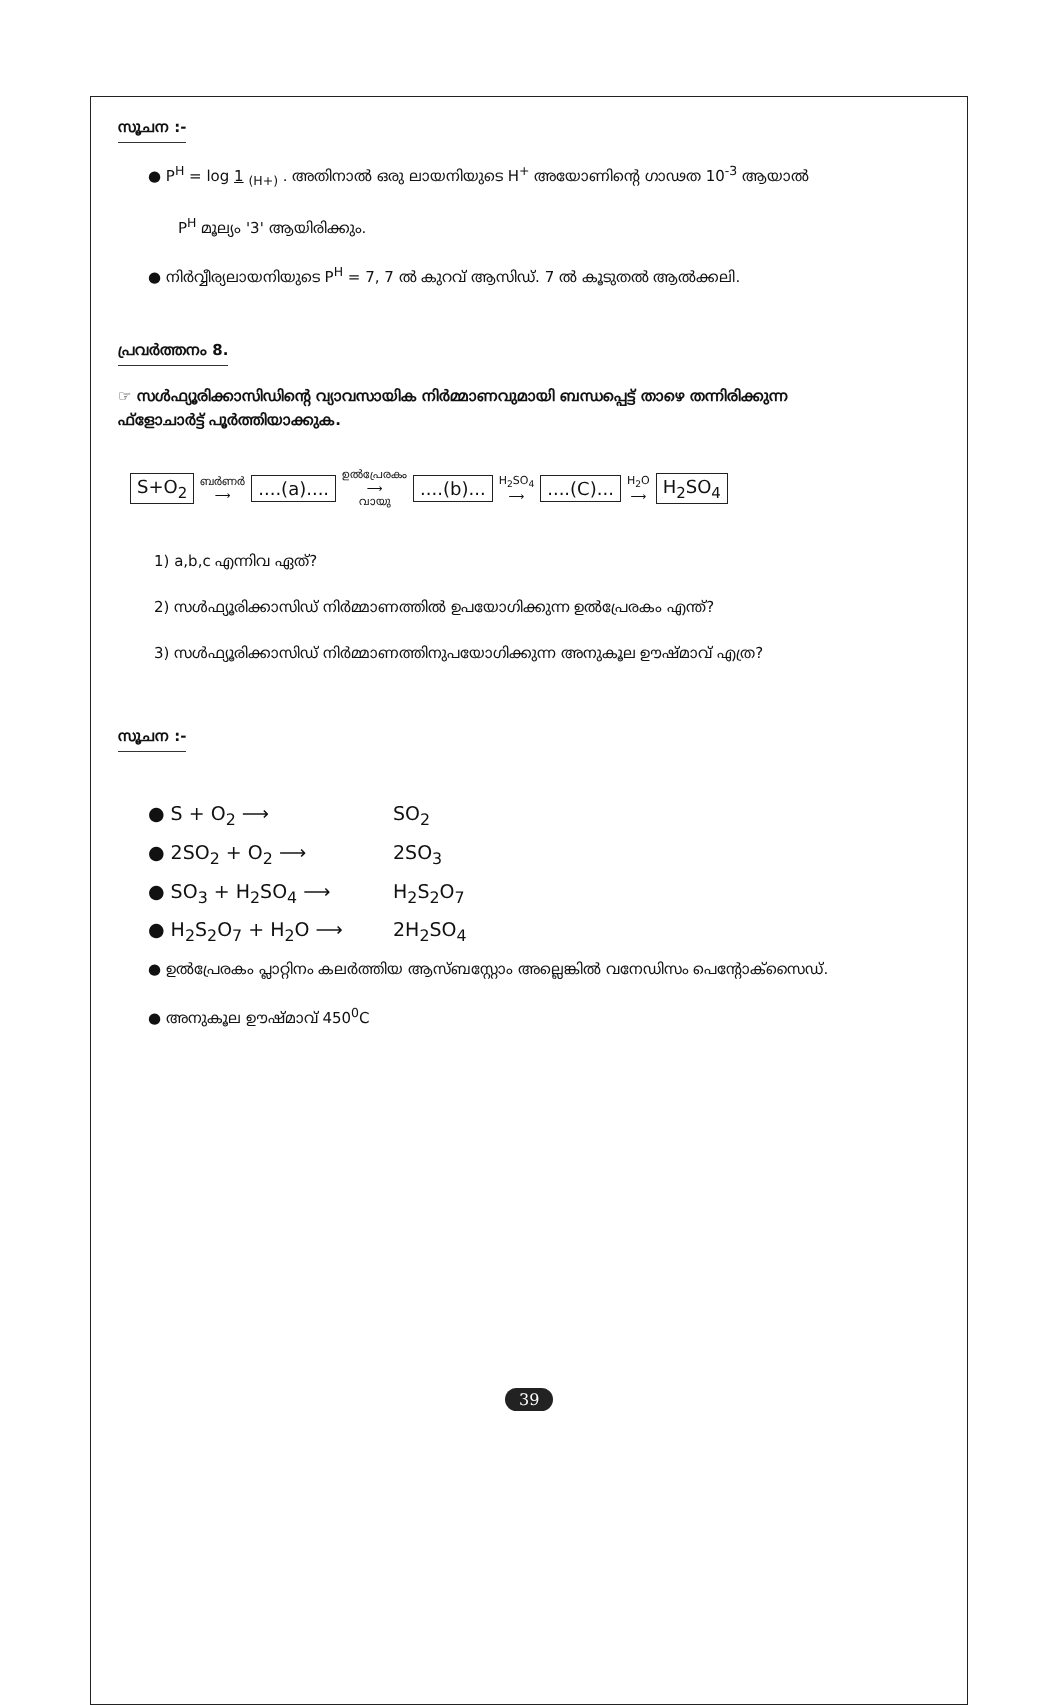സൂചന :-
● P<sup>H</sup> = log 1 <sub>(H+)</sub> . അതിനാൽ ഒരു ലായനിയുടെ H<sup>+</sup> അയോണിന്റെ ഗാഢത 10<sup>-3</sup> ആയാൽ
P<sup>H</sup> മൂല്യം '3' ആയിരിക്കും.
● നിർവ്വീര്യലായനിയുടെ P<sup>H</sup> = 7, 7 ൽ കുറവ് ആസിഡ്. 7 ൽ കൂടുതൽ ആൽക്കലി.
പ്രവർത്തനം 8.
☞ സൾഫ്യൂരിക്കാസിഡിന്റെ വ്യാവസായിക നിർമ്മാണവുമായി ബന്ധപ്പെട്ട് താഴെ തന്നിരിക്കുന്ന
ഫ്ളോചാർട്ട് പൂർത്തിയാക്കുക.
S+O<sub>2</sub> ബർണർ
⟶ ....(a).... ഉൽപ്രേരകം
⟶
വായു ....(b)... H<sub>2</sub>SO<sub>4</sub>
⟶ ....(C)... H<sub>2</sub>O
⟶ H<sub>2</sub>SO<sub>4</sub>
1) a,b,c എന്നിവ ഏത്?
2) സൾഫ്യൂരിക്കാസിഡ് നിർമ്മാണത്തിൽ ഉപയോഗിക്കുന്ന ഉൽപ്രേരകം എന്ത്?
3) സൾഫ്യൂരിക്കാസിഡ് നിർമ്മാണത്തിനുപയോഗിക്കുന്ന അനുകൂല ഊഷ്മാവ് എത്ര?
സൂചന :-
● S + O<sub>2</sub> ⟶ SO<sub>2</sub>
● 2SO<sub>2</sub> + O<sub>2</sub> ⟶ 2SO<sub>3</sub>
● SO<sub>3</sub> + H<sub>2</sub>SO<sub>4</sub> ⟶ H<sub>2</sub>S<sub>2</sub>O<sub>7</sub>
● H<sub>2</sub>S<sub>2</sub>O<sub>7</sub> + H<sub>2</sub>O ⟶ 2H<sub>2</sub>SO<sub>4</sub>
● ഉൽപ്രേരകം പ്ലാറ്റിനം കലർത്തിയ ആസ്ബസ്റ്റോം അല്ലെങ്കിൽ വനേഡിസം പെന്റോക്സൈഡ്.
● അനുകൂല ഊഷ്മാവ് 450<sup>0</sup>C
39